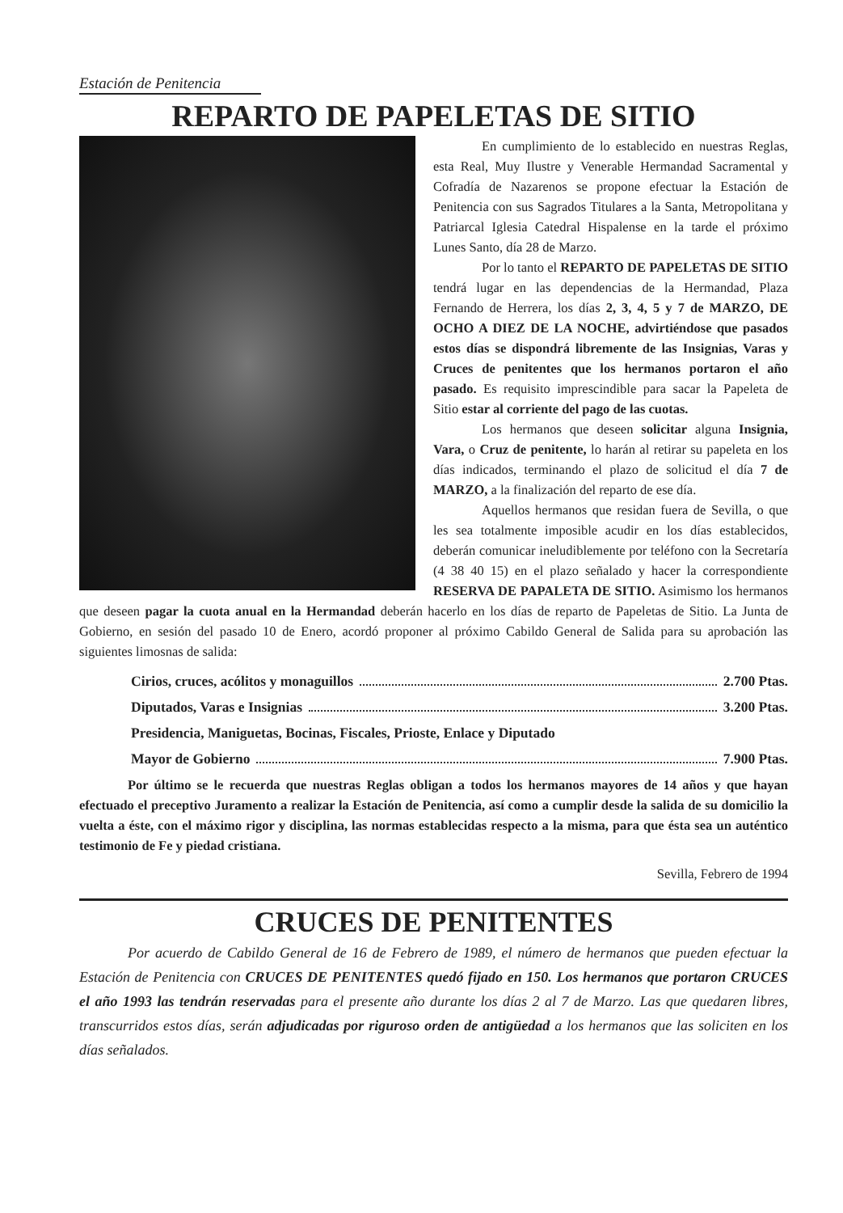Estación de Penitencia
REPARTO DE PAPELETAS DE SITIO
En cumplimiento de lo establecido en nuestras Reglas, esta Real, Muy Ilustre y Venerable Hermandad Sacramental y Cofradía de Nazarenos se propone efectuar la Estación de Penitencia con sus Sagrados Titulares a la Santa, Metropolitana y Patriarcal Iglesia Catedral Hispalense en la tarde el próximo Lunes Santo, día 28 de Marzo.
Por lo tanto el REPARTO DE PAPELETAS DE SITIO tendrá lugar en las dependencias de la Hermandad, Plaza Fernando de Herrera, los días 2, 3, 4, 5 y 7 de MARZO, DE OCHO A DIEZ DE LA NOCHE, advirtiéndose que pasados estos días se dispondrá libremente de las Insignias, Varas y Cruces de penitentes que los hermanos portaron el año pasado. Es requisito imprescindible para sacar la Papeleta de Sitio estar al corriente del pago de las cuotas.
Los hermanos que deseen solicitar alguna Insignia, Vara, o Cruz de penitente, lo harán al retirar su papeleta en los días indicados, terminando el plazo de solicitud el día 7 de MARZO, a la finalización del reparto de ese día.
Aquellos hermanos que residan fuera de Sevilla, o que les sea totalmente imposible acudir en los días establecidos, deberán comunicar ineludiblemente por teléfono con la Secretaría (4 38 40 15) en el plazo señalado y hacer la correspondiente RESERVA DE PAPALETA DE SITIO. Asimismo los hermanos que deseen pagar la cuota anual en la Hermandad deberán hacerlo en los días de reparto de Papeletas de Sitio. La Junta de Gobierno, en sesión del pasado 10 de Enero, acordó proponer al próximo Cabildo General de Salida para su aprobación las siguientes limosnas de salida:
Cirios, cruces, acólitos y monaguillos 2.700 Ptas.
Diputados, Varas e Insignias 3.200 Ptas.
Presidencia, Maniguetas, Bocinas, Fiscales, Prioste, Enlace y Diputado
Mayor de Gobierno 7.900 Ptas.
Por último se le recuerda que nuestras Reglas obligan a todos los hermanos mayores de 14 años y que hayan efectuado el preceptivo Juramento a realizar la Estación de Penitencia, así como a cumplir desde la salida de su domicilio la vuelta a éste, con el máximo rigor y disciplina, las normas establecidas respecto a la misma, para que ésta sea un auténtico testimonio de Fe y piedad cristiana.
Sevilla, Febrero de 1994
CRUCES DE PENITENTES
Por acuerdo de Cabildo General de 16 de Febrero de 1989, el número de hermanos que pueden efectuar la Estación de Penitencia con CRUCES DE PENITENTES quedó fijado en 150. Los hermanos que portaron CRUCES el año 1993 las tendrán reservadas para el presente año durante los días 2 al 7 de Marzo. Las que quedaren libres, transcurridos estos días, serán adjudicadas por riguroso orden de antigüedad a los hermanos que las soliciten en los días señalados.